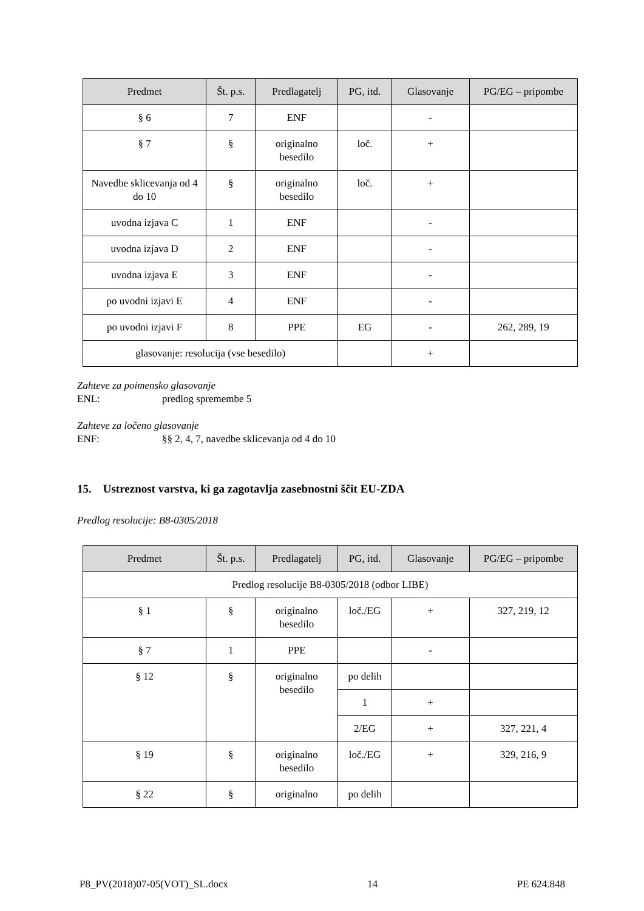| Predmet | Št. p.s. | Predlagatelj | PG, itd. | Glasovanje | PG/EG – pripombe |
| --- | --- | --- | --- | --- | --- |
| § 6 | 7 | ENF | | - | |
| § 7 | § | originalno besedilo | loč. | + | |
| Navedbe sklicevanja od 4 do 10 | § | originalno besedilo | loč. | + | |
| uvodna izjava C | 1 | ENF | | - | |
| uvodna izjava D | 2 | ENF | | - | |
| uvodna izjava E | 3 | ENF | | - | |
| po uvodni izjavi E | 4 | ENF | | - | |
| po uvodni izjavi F | 8 | PPE | EG | - | 262, 289, 19 |
| glasovanje: resolucija (vse besedilo) | | | | + | |
Zahteve za poimensko glasovanje
ENL: predlog spremembe 5
Zahteve za ločeno glasovanje
ENF: §§ 2, 4, 7, navedbe sklicevanja od 4 do 10
15. Ustreznost varstva, ki ga zagotavlja zasebnostni ščit EU-ZDA
Predlog resolucije: B8-0305/2018
| Predmet | Št. p.s. | Predlagatelj | PG, itd. | Glasovanje | PG/EG – pripombe |
| --- | --- | --- | --- | --- | --- |
| Predlog resolucije B8-0305/2018 (odbor LIBE) | | | | | |
| § 1 | § | originalno besedilo | loč./EG | + | 327, 219, 12 |
| § 7 | 1 | PPE | | - | |
| § 12 | § | originalno besedilo | po delih | | |
| | | | 1 | + | |
| | | | 2/EG | + | 327, 221, 4 |
| § 19 | § | originalno besedilo | loč./EG | + | 329, 216, 9 |
| § 22 | § | originalno | po delih | | |
P8_PV(2018)07-05(VOT)_SL.docx 14 PE 624.848